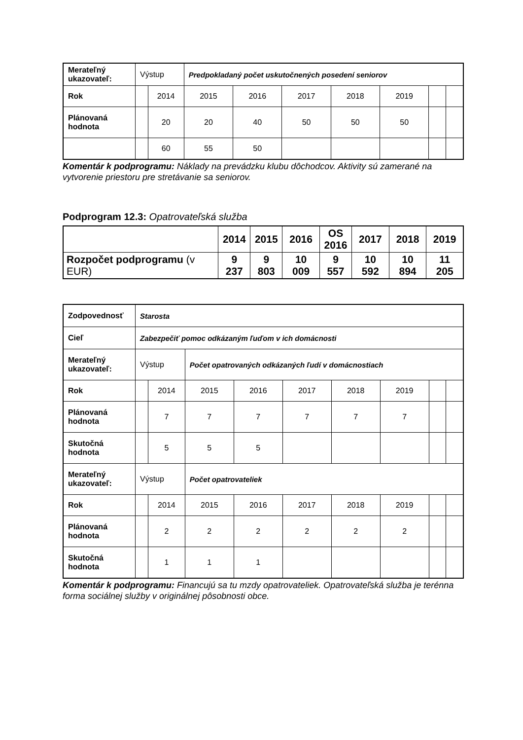| Merateľný ukazovateľ: | Výstup | | Predpokladaný počet uskutočnených posedení seniorov | | | | | | |
| Rok | | 2014 | 2015 | 2016 | 2017 | 2018 | 2019 | | |
| Plánovaná hodnota | | 20 | 20 | 40 | 50 | 50 | 50 | | |
| | | 60 | 55 | 50 | | | | | |
Komentár k podprogramu: Náklady na prevádzku klubu dôchodcov. Aktivity sú zamerané na vytvorenie priestoru pre stretávanie sa seniorov.
Podprogram 12.3: Opatrovateľská služba
| | 2014 | 2015 | 2016 | OS 2016 | 2017 | 2018 | 2019 |
| --- | --- | --- | --- | --- | --- | --- | --- |
| Rozpočet podprogramu (v EUR) | 9 237 | 9 803 | 10 009 | 9 557 | 10 592 | 10 894 | 11 205 |
| Zodpovednosť | Starosta | | | | | | | | |
| Cieľ | Zabezpečiť pomoc odkázaným ľuďom v ich domácnosti | | | | | | | | |
| Merateľný ukazovateľ: | Výstup | | Počet opatrovaných odkázaných ľudí v domácnostiach | | | | | | |
| Rok | | 2014 | 2015 | 2016 | 2017 | 2018 | 2019 | | |
| Plánovaná hodnota | | 7 | 7 | 7 | 7 | 7 | 7 | | |
| Skutočná hodnota | | 5 | 5 | 5 | | | | | |
| Merateľný ukazovateľ: | Výstup | | Počet opatrovateliek | | | | | | |
| Rok | | 2014 | 2015 | 2016 | 2017 | 2018 | 2019 | | |
| Plánovaná hodnota | | 2 | 2 | 2 | 2 | 2 | 2 | | |
| Skutočná hodnota | | 1 | 1 | 1 | | | | | |
Komentár k podprogramu: Financujú sa tu mzdy opatrovateliek. Opatrovateľská služba je terénna forma sociálnej služby v originálnej pôsobnosti obce.